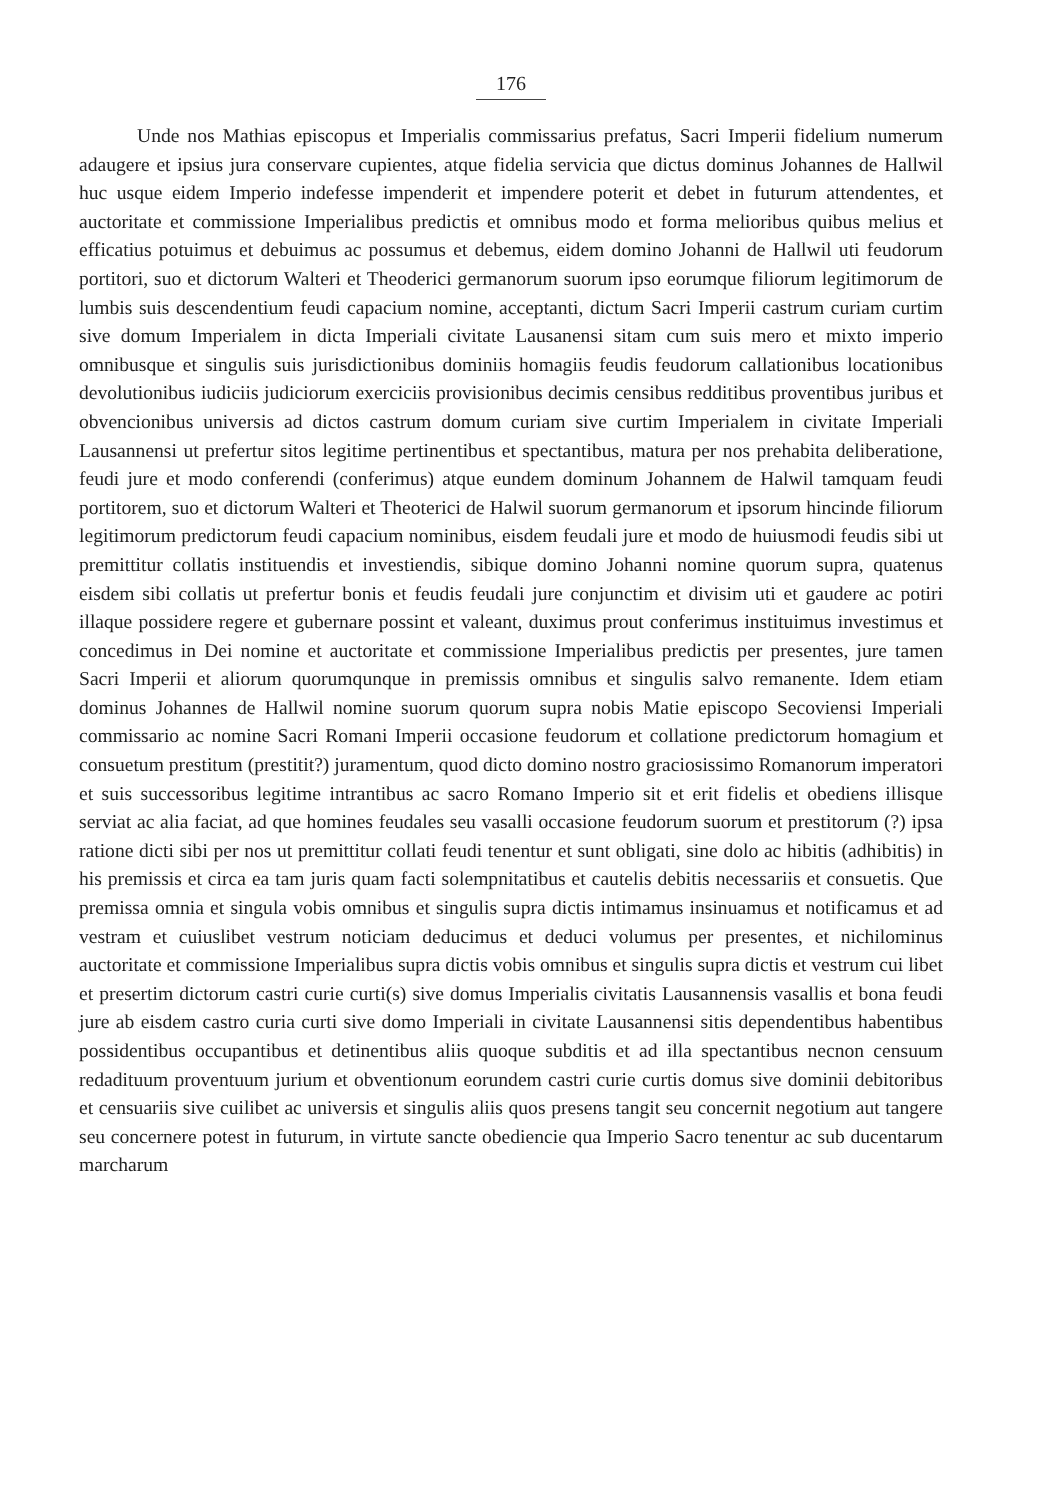176
Unde nos Mathias episcopus et Imperialis commissarius prefatus, Sacri Imperii fidelium numerum adaugere et ipsius jura conservare cupientes, atque fidelia servicia que dictus dominus Johannes de Hallwil huc usque eidem Imperio indefesse impenderit et impendere poterit et debet in futurum attendentes, et auctoritate et commissione Imperialibus predictis et omnibus modo et forma melioribus quibus melius et efficatius potuimus et debuimus ac possumus et debemus, eidem domino Johanni de Hallwil uti feudorum portitori, suo et dictorum Walteri et Theoderici germanorum suorum ipso eorumque filiorum legitimorum de lumbis suis descendentium feudi capacium nomine, acceptanti, dictum Sacri Imperii castrum curiam curtim sive domum Imperialem in dicta Imperiali civitate Lausanensi sitam cum suis mero et mixto imperio omnibusque et singulis suis jurisdictionibus dominiis homagiis feudis feudorum callationibus locationibus devolutionibus iudiciis judiciorum exerciciis provisionibus decimis censibus redditibus proventibus juribus et obvencionibus universis ad dictos castrum domum curiam sive curtim Imperialem in civitate Imperiali Lausannensi ut prefertur sitos legitime pertinentibus et spectantibus, matura per nos prehabita deliberatione, feudi jure et modo conferendi (conferimus) atque eundem dominum Johannem de Halwil tamquam feudi portitorem, suo et dictorum Walteri et Theoterici de Halwil suorum germanorum et ipsorum hincinde filiorum legitimorum predictorum feudi capacium nominibus, eisdem feudali jure et modo de huiusmodi feudis sibi ut premittitur collatis instituendis et investiendis, sibique domino Johanni nomine quorum supra, quatenus eisdem sibi collatis ut prefertur bonis et feudis feudali jure conjunctim et divisim uti et gaudere ac potiri illaque possidere regere et gubernare possint et valeant, duximus prout conferimus instituimus investimus et concedimus in Dei nomine et auctoritate et commissione Imperialibus predictis per presentes, jure tamen Sacri Imperii et aliorum quorumqunque in premissis omnibus et singulis salvo remanente. Idem etiam dominus Johannes de Hallwil nomine suorum quorum supra nobis Matie episcopo Secoviensi Imperiali commissario ac nomine Sacri Romani Imperii occasione feudorum et collatione predictorum homagium et consuetum prestitum (prestitit?) juramentum, quod dicto domino nostro graciosissimo Romanorum imperatori et suis successoribus legitime intrantibus ac sacro Romano Imperio sit et erit fidelis et obediens illisque serviat ac alia faciat, ad que homines feudales seu vasalli occasione feudorum suorum et prestitorum (?) ipsa ratione dicti sibi per nos ut premittitur collati feudi tenentur et sunt obligati, sine dolo ac hibitis (adhibitis) in his premissis et circa ea tam juris quam facti solempnitatibus et cautelis debitis necessariis et consuetis. Que premissa omnia et singula vobis omnibus et singulis supra dictis intimamus insinuamus et notificamus et ad vestram et cuiuslibet vestrum noticiam deducimus et deduci volumus per presentes, et nichilominus auctoritate et commissione Imperialibus supra dictis vobis omnibus et singulis supra dictis et vestrum cui libet et presertim dictorum castri curie curti(s) sive domus Imperialis civitatis Lausannensis vasallis et bona feudi jure ab eisdem castro curia curti sive domo Imperiali in civitate Lausannensi sitis dependentibus habentibus possidentibus occupantibus et detinentibus aliis quoque subditis et ad illa spectantibus necnon censuum redadituum proventuum jurium et obventionum eorundem castri curie curtis domus sive dominii debitoribus et censuariis sive cuilibet ac universis et singulis aliis quos presens tangit seu concernit negotium aut tangere seu concernere potest in futurum, in virtute sancte obediencie qua Imperio Sacro tenentur ac sub ducentarum marcharum